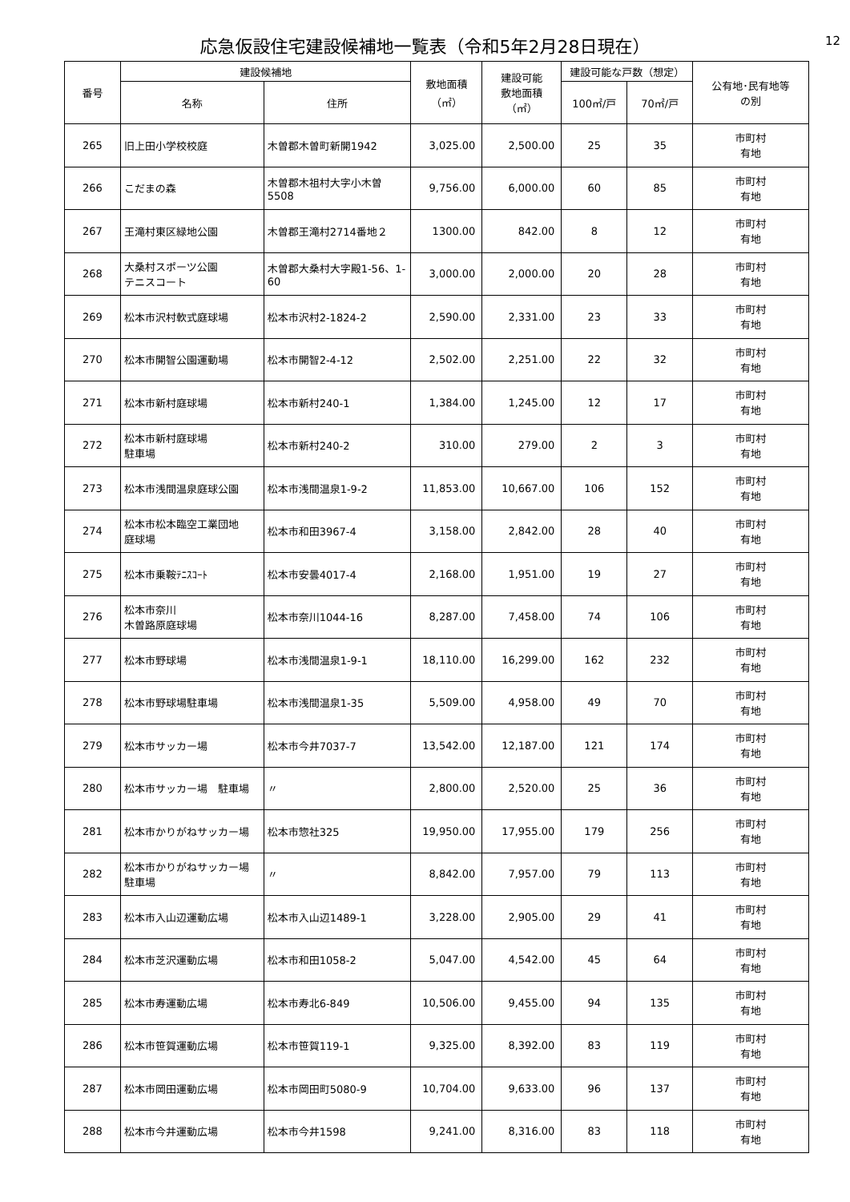応急仮設住宅建設候補地一覧表（令和5年2月28日現在）
12
| 番号 | 建設候補地 | | 敷地面積 （㎡） | 建設可能 敷地面積（㎡） | 建設可能な戸数（想定） | | 公有地･民有地等 の別 |
| --- | --- | --- | --- | --- | --- | --- | --- |
| | 名称 | 住所 | | | 100㎡/戸 | 70㎡/戸 | |
| 265 | 旧上田小学校校庭 | 木曽郡木曽町新開1942 | 3,025.00 | 2,500.00 | 25 | 35 | 市町村 有地 |
| 266 | こだまの森 | 木曽郡木祖村大字小木曽5508 | 9,756.00 | 6,000.00 | 60 | 85 | 市町村 有地 |
| 267 | 王滝村東区緑地公園 | 木曽郡王滝村2714番地２ | 1300.00 | 842.00 | 8 | 12 | 市町村 有地 |
| 268 | 大桑村スポーツ公園 テニスコート | 木曽郡大桑村大字殿1-56、1-60 | 3,000.00 | 2,000.00 | 20 | 28 | 市町村 有地 |
| 269 | 松本市沢村軟式庭球場 | 松本市沢村2-1824-2 | 2,590.00 | 2,331.00 | 23 | 33 | 市町村 有地 |
| 270 | 松本市開智公園運動場 | 松本市開智2-4-12 | 2,502.00 | 2,251.00 | 22 | 32 | 市町村 有地 |
| 271 | 松本市新村庭球場 | 松本市新村240-1 | 1,384.00 | 1,245.00 | 12 | 17 | 市町村 有地 |
| 272 | 松本市新村庭球場 駐車場 | 松本市新村240-2 | 310.00 | 279.00 | 2 | 3 | 市町村 有地 |
| 273 | 松本市浅間温泉庭球公園 | 松本市浅間温泉1-9-2 | 11,853.00 | 10,667.00 | 106 | 152 | 市町村 有地 |
| 274 | 松本市松本臨空工業団地 庭球場 | 松本市和田3967-4 | 3,158.00 | 2,842.00 | 28 | 40 | 市町村 有地 |
| 275 | 松本市乗鞍ﾃﾆｽｺｰﾄ | 松本市安曇4017-4 | 2,168.00 | 1,951.00 | 19 | 27 | 市町村 有地 |
| 276 | 松本市奈川 木曽路原庭球場 | 松本市奈川1044-16 | 8,287.00 | 7,458.00 | 74 | 106 | 市町村 有地 |
| 277 | 松本市野球場 | 松本市浅間温泉1-9-1 | 18,110.00 | 16,299.00 | 162 | 232 | 市町村 有地 |
| 278 | 松本市野球場駐車場 | 松本市浅間温泉1-35 | 5,509.00 | 4,958.00 | 49 | 70 | 市町村 有地 |
| 279 | 松本市サッカー場 | 松本市今井7037-7 | 13,542.00 | 12,187.00 | 121 | 174 | 市町村 有地 |
| 280 | 松本市サッカー場 駐車場 | 〃 | 2,800.00 | 2,520.00 | 25 | 36 | 市町村 有地 |
| 281 | 松本市かりがねサッカー場 | 松本市惣社325 | 19,950.00 | 17,955.00 | 179 | 256 | 市町村 有地 |
| 282 | 松本市かりがねサッカー場 駐車場 | 〃 | 8,842.00 | 7,957.00 | 79 | 113 | 市町村 有地 |
| 283 | 松本市入山辺運動広場 | 松本市入山辺1489-1 | 3,228.00 | 2,905.00 | 29 | 41 | 市町村 有地 |
| 284 | 松本市芝沢運動広場 | 松本市和田1058-2 | 5,047.00 | 4,542.00 | 45 | 64 | 市町村 有地 |
| 285 | 松本市寿運動広場 | 松本市寿北6-849 | 10,506.00 | 9,455.00 | 94 | 135 | 市町村 有地 |
| 286 | 松本市笹賀運動広場 | 松本市笹賀119-1 | 9,325.00 | 8,392.00 | 83 | 119 | 市町村 有地 |
| 287 | 松本市岡田運動広場 | 松本市岡田町5080-9 | 10,704.00 | 9,633.00 | 96 | 137 | 市町村 有地 |
| 288 | 松本市今井運動広場 | 松本市今井1598 | 9,241.00 | 8,316.00 | 83 | 118 | 市町村 有地 |